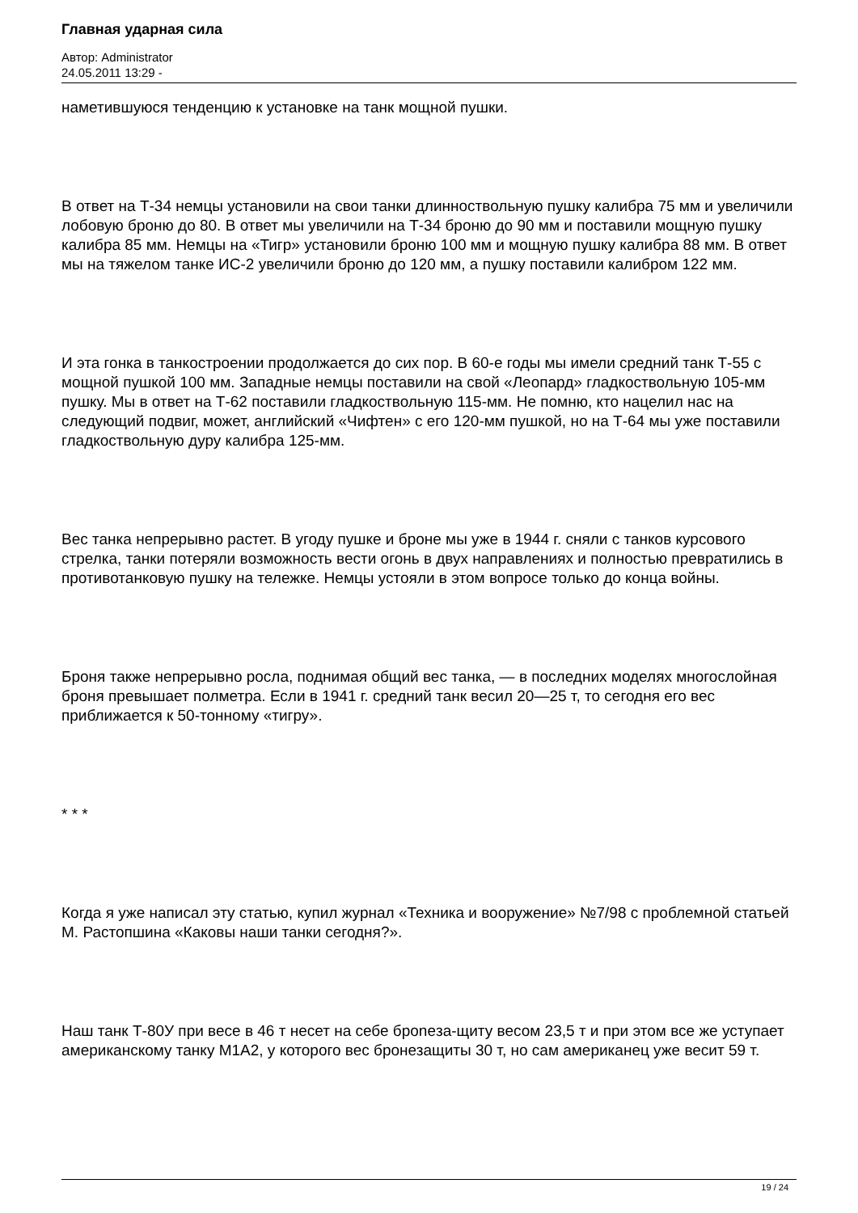Главная ударная сила
Автор: Administrator
24.05.2011 13:29 -
наметившуюся тенденцию к установке на танк мощной пушки.
В ответ на Т-34 немцы установили на свои танки длинноствольную пушку калибра 75 мм и увеличили лобовую броню до 80. В ответ мы увеличили на Т-34 броню до 90 мм и поставили мощную пушку калибра 85 мм. Немцы на «Тигр» установили броню 100 мм и мощную пушку калибра 88 мм. В ответ мы на тяжелом танке ИС-2 увеличили броню до 120 мм, а пушку поставили калибром 122 мм.
И эта гонка в танкостроении продолжается до сих пор. В 60-е годы мы имели средний танк Т-55 с мощной пушкой 100 мм. Западные немцы поставили на свой «Леопард» гладкоствольную 105-мм пушку. Мы в ответ на Т-62 поставили гладкоствольную 115-мм. Не помню, кто нацелил нас на следующий подвиг, может, английский «Чифтен» с его 120-мм пушкой, но на Т-64 мы уже поставили гладкоствольную дуру калибра 125-мм.
Вес танка непрерывно растет. В угоду пушке и броне мы уже в 1944 г. сняли с танков курсового стрелка, танки потеряли возможность вести огонь в двух направлениях и полностью превратились в противотанковую пушку на тележке. Немцы устояли в этом вопросе только до конца войны.
Броня также непрерывно росла, поднимая общий вес танка, — в последних моделях многослойная броня превышает полметра. Если в 1941 г. средний танк весил 20—25 т, то сегодня его вес приближается к 50-тонному «тигру».
* * *
Когда я уже написал эту статью, купил журнал «Техника и вооружение» №7/98 с проблемной статьей М. Растопшина «Каковы наши танки сегодня?».
Наш танк Т-80У при весе в 46 т несет на себе броneза-щиту весом 23,5 т и при этом все же уступает американскому танку М1А2, у которого вес бронезащиты 30 т, но сам американец уже весит 59 т.
19 / 24